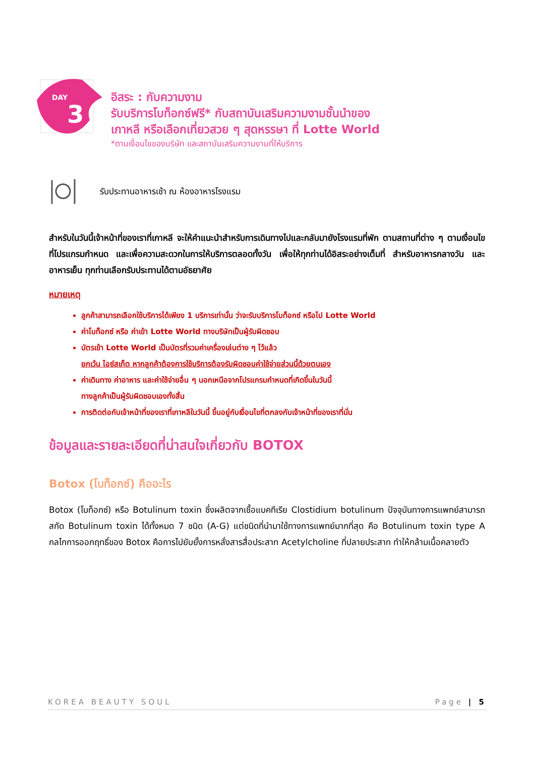DAY
3
อิสระ : กับความงาม
รับบริการโบท็อกซ์ฟรี* กับสถาบันเสริมความงามชั้นนำของ
เกาหลี หรือเลือกเที่ยวสวย ๆ สุดหรรษา ที่ Lotte World
*ตามเงื่อนไขของบริษัท และสถาบันเสริมความงามที่ให้บริการ
รับประทานอาหารเช้า ณ ห้องอาหารโรงแรม
สำหรับในวันนี้เจ้าหน้าที่ของเราที่เกาหลี จะให้คำแนะนำสำหรับการเดินทางไปและกลับมายังโรงแรมที่พัก ตามสถานที่ต่าง ๆ ตามเงื่อนไขที่โปรแกรมกำหนด และเพื่อความสะดวกในการให้บริการตลอดทั้งวัน เพื่อให้ทุกท่านได้อิสระอย่างเต็มที่ สำหรับอาหารกลางวัน และอาหารเย็น ทุกท่านเลือกรับประทานได้ตามอัธยาศัย
หมายเหตุ
ลูกค้าสามารถเลือกใช้บริการได้เพียง 1 บริการเท่านั้น ว่าจะรับบริการโบท็อกซ์ หรือไป Lotte World
ค่าโบท็อกซ์ หรือ ค่าเข้า Lotte World ทางบริษัทเป็นผู้รับผิดชอบ
บัตรเข้า Lotte World เป็นบัตรที่รวมค่าเครื่องเล่นต่าง ๆ ไว้แล้ว
ยกเว้น ไอซ์สเก็ต หากลูกค้าต้องการใช้บริการต้องรับผิดชอบค่าใช้จ่ายส่วนนี้ด้วยตนเอง
ค่าเดินทาง ค่าอาหาร และค่าใช้จ่ายอื่น ๆ นอกเหนือจากโปรแกรมกำหนดที่เกิดขึ้นในวันนี้
ทางลูกค้าเป็นผู้รับผิดชอบเองทั้งสิ้น
การติดต่อกับเจ้าหน้าที่ของเราที่เกาหลีในวันนี้ ขึ้นอยู่กับเงื่อนไขที่ตกลงกับเจ้าหน้าที่ของเราที่นั่น
ข้อมูลและรายละเอียดที่น่าสนใจเกี่ยวกับ BOTOX
Botox (โบท็อกซ์) คืออะไร
Botox (โบท็อกซ์) หรือ Botulinum toxin ซึ่งผลิตจากเชื้อแบคทีเรีย Clostidium botulinum ปัจจุบันทางการแพทย์สามารถสกัด Botulinum toxin ได้ทั้งหมด 7 ชนิด (A-G) แต่ชนิดที่นำมาใช้ทางการแพทย์มากที่สุด คือ Botulinum toxin type A กลไกการออกฤทธิ์ของ Botox คือการไปยับยั้งการหลั่งสารสื่อประสาท Acetylcholine ที่ปลายประสาท ทำให้กล้ามเนื้อคลายตัว
KOREA BEAUTY SOUL Page | 5